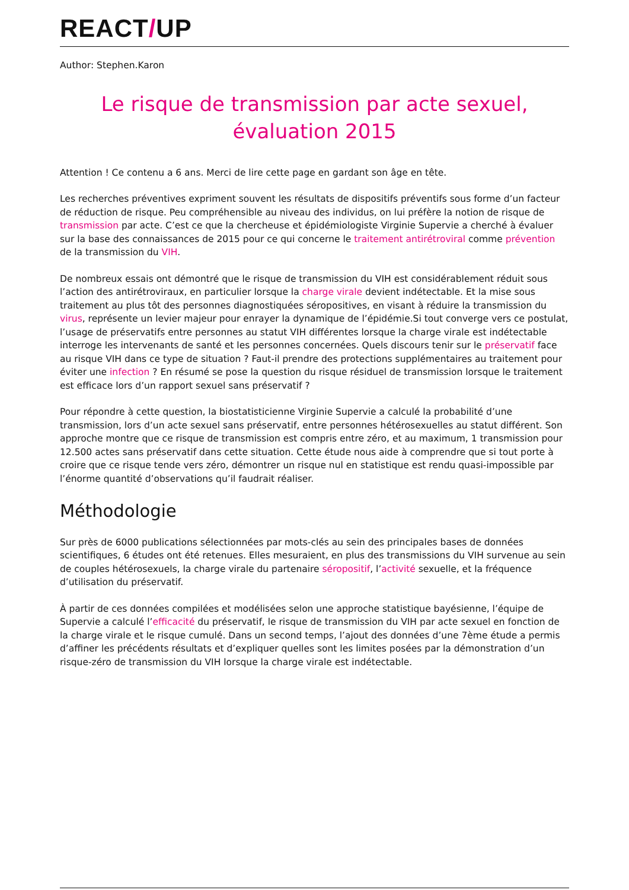REACT/UP
Author: Stephen.Karon
Le risque de transmission par acte sexuel, évaluation 2015
Attention ! Ce contenu a 6 ans. Merci de lire cette page en gardant son âge en tête.
Les recherches préventives expriment souvent les résultats de dispositifs préventifs sous forme d’un facteur de réduction de risque. Peu compréhensible au niveau des individus, on lui préfère la notion de risque de transmission par acte. C’est ce que la chercheuse et épidémiologiste Virginie Supervie a cherché à évaluer sur la base des connaissances de 2015 pour ce qui concerne le traitement antirétroviral comme prévention de la transmission du VIH.
De nombreux essais ont démontré que le risque de transmission du VIH est considérablement réduit sous l’action des antirétroviraux, en particulier lorsque la charge virale devient indétectable. Et la mise sous traitement au plus tôt des personnes diagnostiquées séropositives, en visant à réduire la transmission du virus, représente un levier majeur pour enrayer la dynamique de l’épidémie.Si tout converge vers ce postulat, l’usage de préservatifs entre personnes au statut VIH différentes lorsque la charge virale est indétectable interroge les intervenants de santé et les personnes concernées. Quels discours tenir sur le préservatif face au risque VIH dans ce type de situation ? Faut-il prendre des protections supplémentaires au traitement pour éviter une infection ? En résumé se pose la question du risque résiduel de transmission lorsque le traitement est efficace lors d’un rapport sexuel sans préservatif ?
Pour répondre à cette question, la biostatisticienne Virginie Supervie a calculé la probabilité d’une transmission, lors d’un acte sexuel sans préservatif, entre personnes hétérosexuelles au statut différent. Son approche montre que ce risque de transmission est compris entre zéro, et au maximum, 1 transmission pour 12.500 actes sans préservatif dans cette situation. Cette étude nous aide à comprendre que si tout porte à croire que ce risque tende vers zéro, démontrer un risque nul en statistique est rendu quasi-impossible par l’énorme quantité d’observations qu’il faudrait réaliser.
Méthodologie
Sur près de 6000 publications sélectionnées par mots-clés au sein des principales bases de données scientifiques, 6 études ont été retenues. Elles mesuraient, en plus des transmissions du VIH survenue au sein de couples hétérosexuels, la charge virale du partenaire séropositif, l’activité sexuelle, et la fréquence d’utilisation du préservatif.
À partir de ces données compilées et modélisées selon une approche statistique bayésienne, l’équipe de Supervie a calculé l’efficacité du préservatif, le risque de transmission du VIH par acte sexuel en fonction de la charge virale et le risque cumulé. Dans un second temps, l’ajout des données d’une 7ème étude a permis d’affiner les précédents résultats et d’expliquer quelles sont les limites posées par la démonstration d’un risque-zéro de transmission du VIH lorsque la charge virale est indétectable.